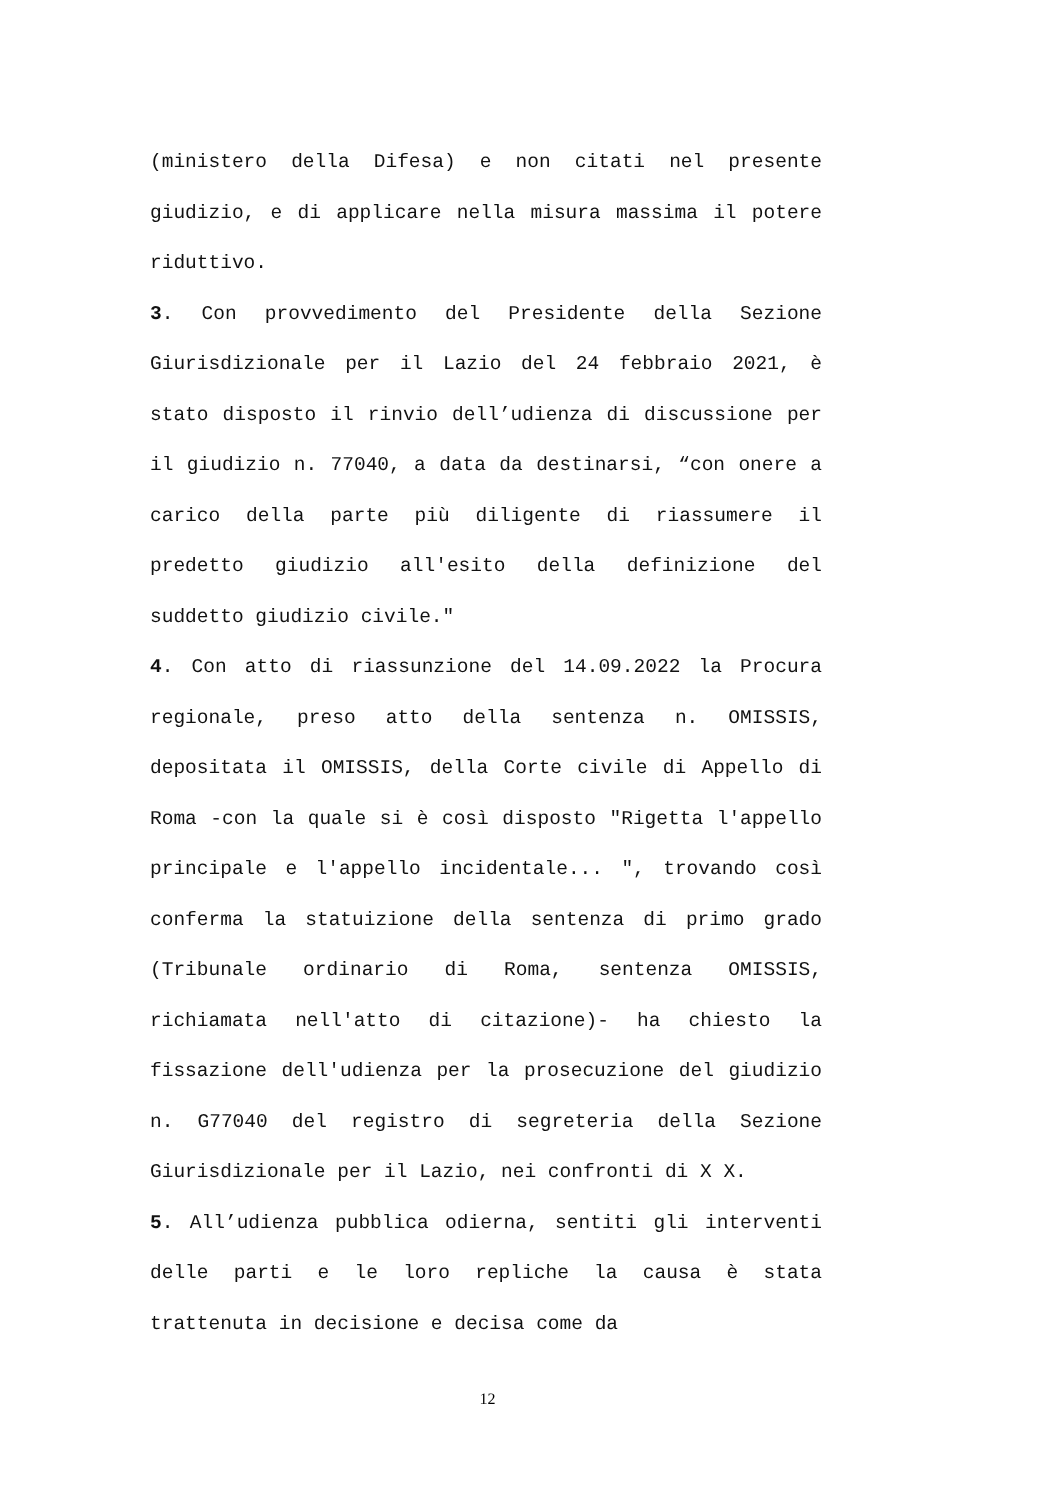(ministero della Difesa) e non citati nel presente giudizio, e di applicare nella misura massima il potere riduttivo.
3. Con provvedimento del Presidente della Sezione Giurisdizionale per il Lazio del 24 febbraio 2021, è stato disposto il rinvio dell’udienza di discussione per il giudizio n. 77040, a data da destinarsi, “con onere a carico della parte più diligente di riassumere il predetto giudizio all'esito della definizione del suddetto giudizio civile."
4. Con atto di riassunzione del 14.09.2022 la Procura regionale, preso atto della sentenza n. OMISSIS, depositata il OMISSIS, della Corte civile di Appello di Roma -con la quale si è così disposto "Rigetta l'appello principale e l'appello incidentale... ", trovando così conferma la statuizione della sentenza di primo grado (Tribunale ordinario di Roma, sentenza OMISSIS, richiamata nell'atto di citazione)- ha chiesto la fissazione dell'udienza per la prosecuzione del giudizio n. G77040 del registro di segreteria della Sezione Giurisdizionale per il Lazio, nei confronti di X X.
5. All’udienza pubblica odierna, sentiti gli interventi delle parti e le loro repliche la causa è stata trattenuta in decisione e decisa come da
12